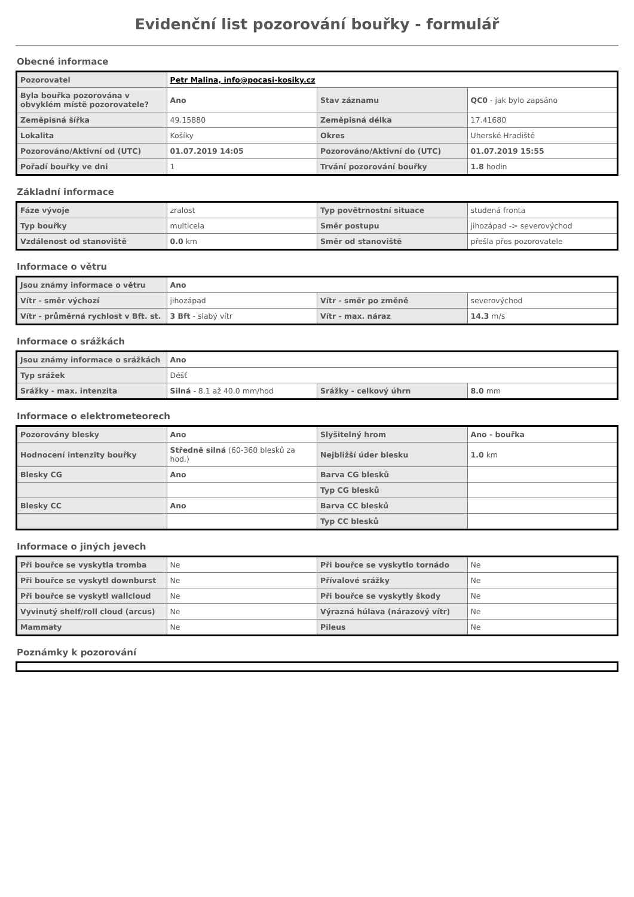Evidenční list pozorování bouřky - formulář
Obecné informace
| Pozorovatel | Petr Malina, info@pocasi-kosiky.cz | | |
| Byla bouřka pozorována v obvyklém místě pozorovatele? | Ano | Stav záznamu | QC0 - jak bylo zapsáno |
| Zeměpisná šířka | 49.15880 | Zeměpisná délka | 17.41680 |
| Lokalita | Košíky | Okres | Uherské Hradiště |
| Pozorováno/Aktivní od (UTC) | 01.07.2019 14:05 | Pozorováno/Aktivní do (UTC) | 01.07.2019 15:55 |
| Pořadí bouřky ve dni | 1 | Trvání pozorování bouřky | 1.8 hodin |
Základní informace
| Fáze vývoje | zralost | Typ povětrnostní situace | studená fronta |
| Typ bouřky | multicela | Směr postupu | jihozápad -> severovýchod |
| Vzdálenost od stanoviště | 0.0 km | Směr od stanoviště | přešla přes pozorovatele |
Informace o větru
| Jsou známy informace o větru | Ano | | |
| Vítr - směr výchozí | jihozápad | Vítr - směr po změně | severovýchod |
| Vítr - průměrná rychlost v Bft. st. | 3 Bft - slabý vítr | Vítr - max. náraz | 14.3 m/s |
Informace o srážkách
| Jsou známy informace o srážkách | Ano | | |
| Typ srážek | Déšť | | |
| Srážky - max. intenzita | Silná - 8.1 až 40.0 mm/hod | Srážky - celkový úhrn | 8.0 mm |
Informace o elektrometeorech
| Pozorovány blesky | Ano | Slyšitelný hrom | Ano - bouřka |
| Hodnocení intenzity bouřky | Středně silná (60-360 blesků za hod.) | Nejbližší úder blesku | 1.0 km |
| Blesky CG | Ano | Barva CG blesků | |
| | | Typ CG blesků | |
| Blesky CC | Ano | Barva CC blesků | |
| | | Typ CC blesků | |
Informace o jiných jevech
| Při bouřce se vyskytla tromba | Ne | Při bouřce se vyskytlo tornádo | Ne |
| Při bouřce se vyskytl downburst | Ne | Přívalové srážky | Ne |
| Při bouřce se vyskytl wallcloud | Ne | Při bouřce se vyskytly škody | Ne |
| Vyvinutý shelf/roll cloud (arcus) | Ne | Výrazná húlava (nárazový vítr) | Ne |
| Mammaty | Ne | Pileus | Ne |
Poznámky k pozorování